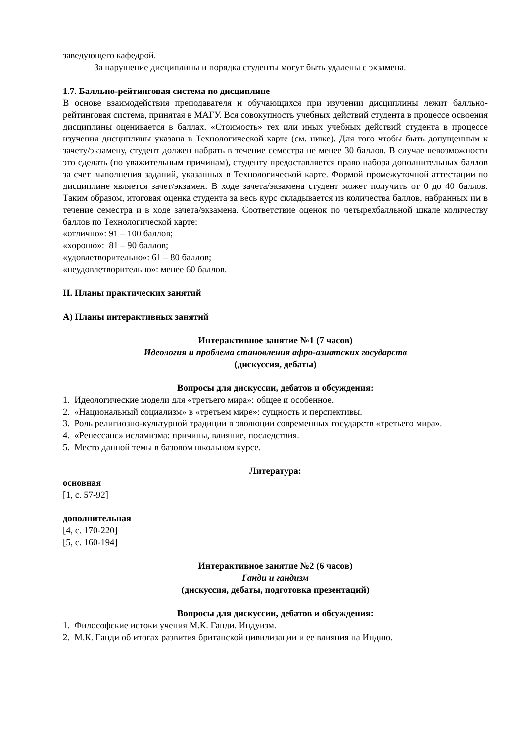заведующего кафедрой.
За нарушение дисциплины и порядка студенты могут быть удалены с экзамена.
1.7. Балльно-рейтинговая система по дисциплине
В основе взаимодействия преподавателя и обучающихся при изучении дисциплины лежит балльно-рейтинговая система, принятая в МАГУ. Вся совокупность учебных действий студента в процессе освоения дисциплины оценивается в баллах. «Стоимость» тех или иных учебных действий студента в процессе изучения дисциплины указана в Технологической карте (см. ниже). Для того чтобы быть допущенным к зачету/экзамену, студент должен набрать в течение семестра не менее 30 баллов. В случае невозможности это сделать (по уважительным причинам), студенту предоставляется право набора дополнительных баллов за счет выполнения заданий, указанных в Технологической карте. Формой промежуточной аттестации по дисциплине является зачет/экзамен. В ходе зачета/экзамена студент может получить от 0 до 40 баллов. Таким образом, итоговая оценка студента за весь курс складывается из количества баллов, набранных им в течение семестра и в ходе зачета/экзамена. Соответствие оценок по четырехбалльной шкале количеству баллов по Технологической карте:
«отлично»: 91 – 100 баллов;
«хорошо»: 81 – 90 баллов;
«удовлетворительно»: 61 – 80 баллов;
«неудовлетворительно»: менее 60 баллов.
II. Планы практических занятий
А) Планы интерактивных занятий
Интерактивное занятие №1 (7 часов)
Идеология и проблема становления афро-азиатских государств
(дискуссия, дебаты)
Вопросы для дискуссии, дебатов и обсуждения:
1. Идеологические модели для «третьего мира»: общее и особенное.
2. «Национальный социализм» в «третьем мире»: сущность и перспективы.
3. Роль религиозно-культурной традиции в эволюции современных государств «третьего мира».
4. «Ренессанс» исламизма: причины, влияние, последствия.
5. Место данной темы в базовом школьном курсе.
Литература:
основная
[1, с. 57-92]
дополнительная
[4, с. 170-220]
[5, с. 160-194]
Интерактивное занятие №2 (6 часов)
Ганди и гандизм
(дискуссия, дебаты, подготовка презентаций)
Вопросы для дискуссии, дебатов и обсуждения:
1. Философские истоки учения М.К. Ганди. Индуизм.
2. М.К. Ганди об итогах развития британской цивилизации и ее влияния на Индию.